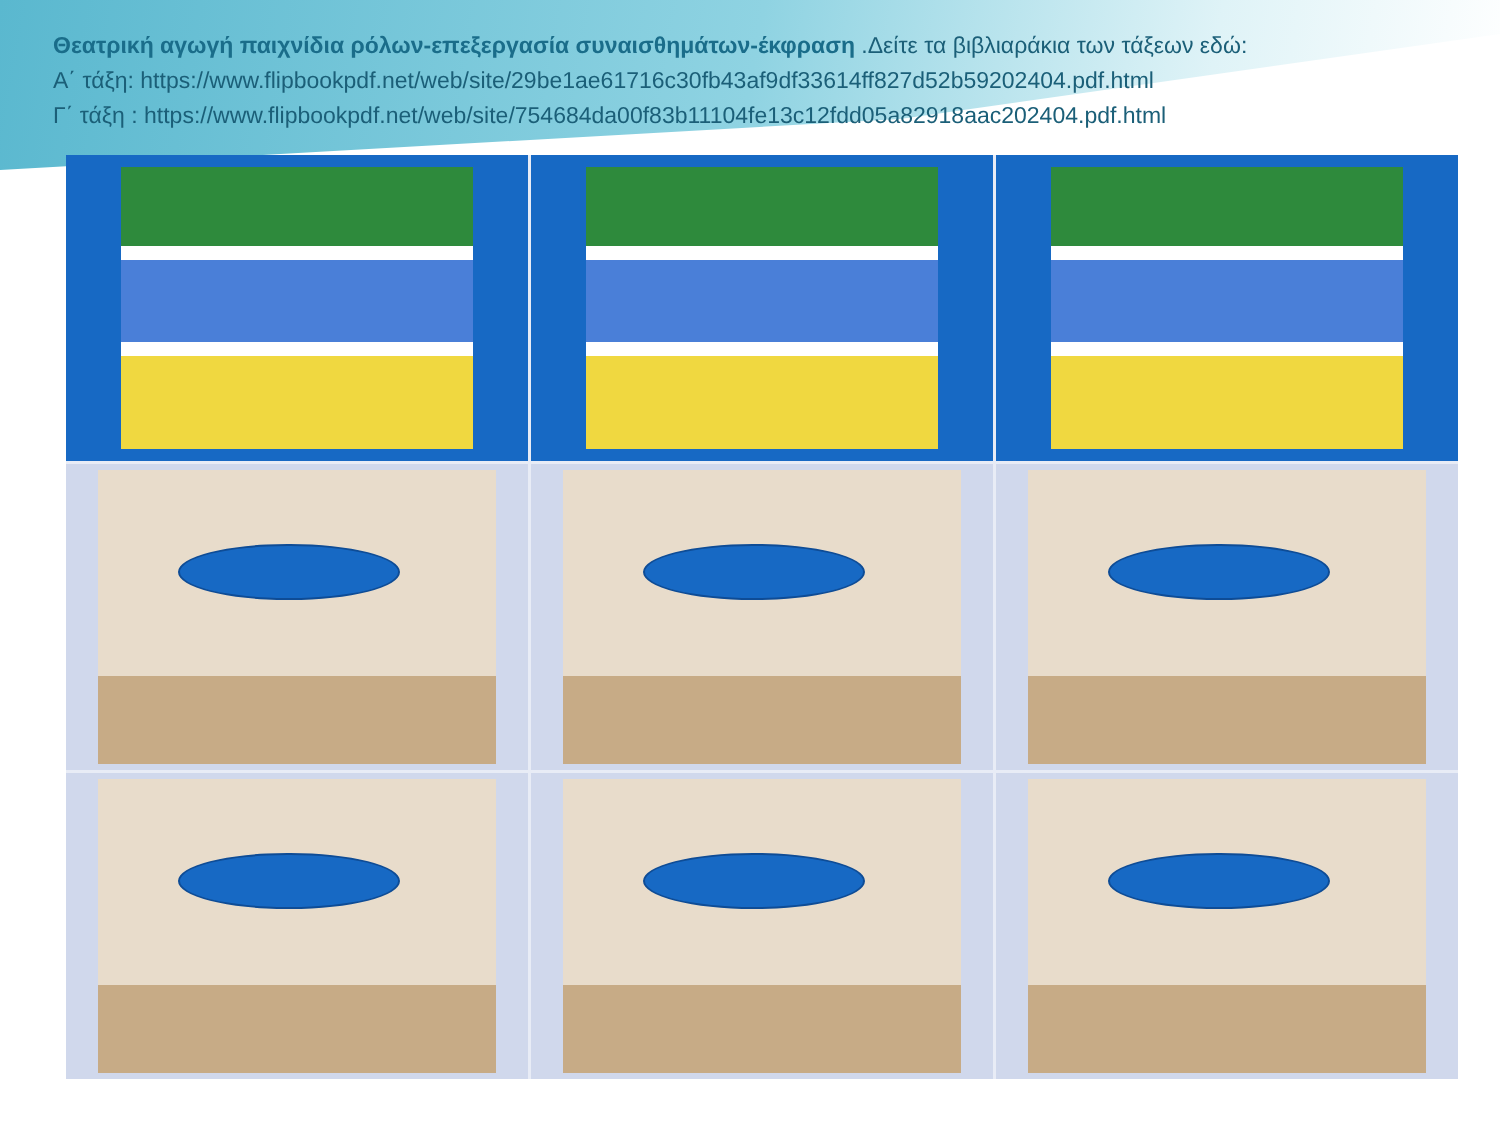Θεατρική αγωγή παιχνίδια ρόλων-επεξεργασία συναισθημάτων-έκφραση .Δείτε τα βιβλιαράκια των τάξεων εδώ:
Α΄ τάξη: https://www.flipbookpdf.net/web/site/29be1ae61716c30fb43af9df33614ff827d52b59202404.pdf.html
Γ΄ τάξη : https://www.flipbookpdf.net/web/site/754684da00f83b11104fe13c12fdd05a82918aac202404.pdf.html